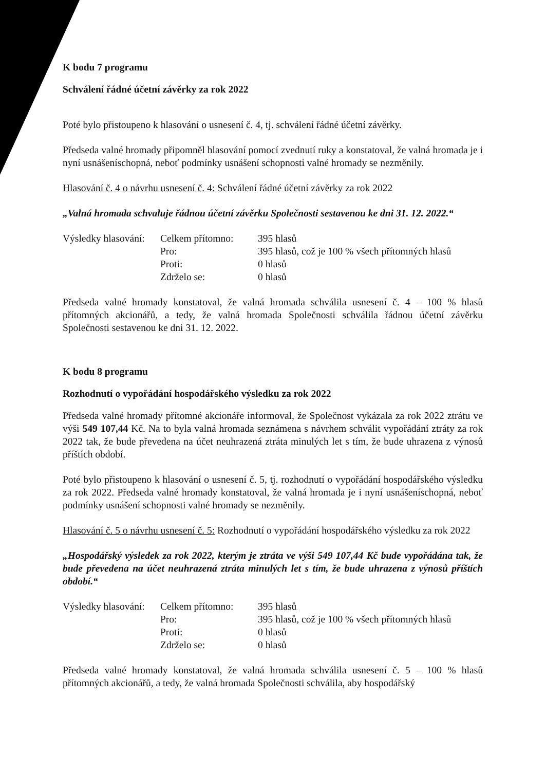K bodu 7 programu
Schválení řádné účetní závěrky za rok 2022
Poté bylo přistoupeno k hlasování o usnesení č. 4, tj. schválení řádné účetní závěrky.
Předseda valné hromady připomněl hlasování pomocí zvednutí ruky a konstatoval, že valná hromada je i nyní usnášeníschopná, neboť podmínky usnášení schopnosti valné hromady se nezměnily.
Hlasování č. 4 o návrhu usnesení č. 4: Schválení řádné účetní závěrky za rok 2022
„Valná hromada schvaluje řádnou účetní závěrku Společnosti sestavenou ke dni 31. 12. 2022.“
| Výsledky hlasování: | Celkem přítomno: | 395 hlasů |
| | Pro: | 395 hlasů, což je 100 % všech přítomných hlasů |
| | Proti: | 0 hlasů |
| | Zdrželo se: | 0 hlasů |
Předseda valné hromady konstatoval, že valná hromada schválila usnesení č. 4 – 100 % hlasů přítomných akcionářů, a tedy, že valná hromada Společnosti schválila řádnou účetní závěrku Společnosti sestavenou ke dni 31. 12. 2022.
K bodu 8 programu
Rozhodnutí o vypořádání hospodářského výsledku za rok 2022
Předseda valné hromady přítomné akcionáře informoval, že Společnost vykázala za rok 2022 ztrátu ve výši 549 107,44 Kč. Na to byla valná hromada seznámena s návrhem schválit vypořádání ztráty za rok 2022 tak, že bude převedena na účet neuhrazená ztráta minulých let s tím, že bude uhrazena z výnosů příštích období.
Poté bylo přistoupeno k hlasování o usnesení č. 5, tj. rozhodnutí o vypořádání hospodářského výsledku za rok 2022. Předseda valné hromady konstatoval, že valná hromada je i nyní usnášeníschopná, neboť podmínky usnášení schopnosti valné hromady se nezměnily.
Hlasování č. 5 o návrhu usnesení č. 5: Rozhodnutí o vypořádání hospodářského výsledku za rok 2022
„Hospodářský výsledek za rok 2022, kterým je ztráta ve výši 549 107,44 Kč bude vypořádána tak, že bude převedena na účet neuhrazená ztráta minulých let s tím, že bude uhrazena z výnosů příštích období.“
| Výsledky hlasování: | Celkem přítomno: | 395 hlasů |
| | Pro: | 395 hlasů, což je 100 % všech přítomných hlasů |
| | Proti: | 0 hlasů |
| | Zdrželo se: | 0 hlasů |
Předseda valné hromady konstatoval, že valná hromada schválila usnesení č. 5 – 100 % hlasů přítomných akcionářů, a tedy, že valná hromada Společnosti schválila, aby hospodářský